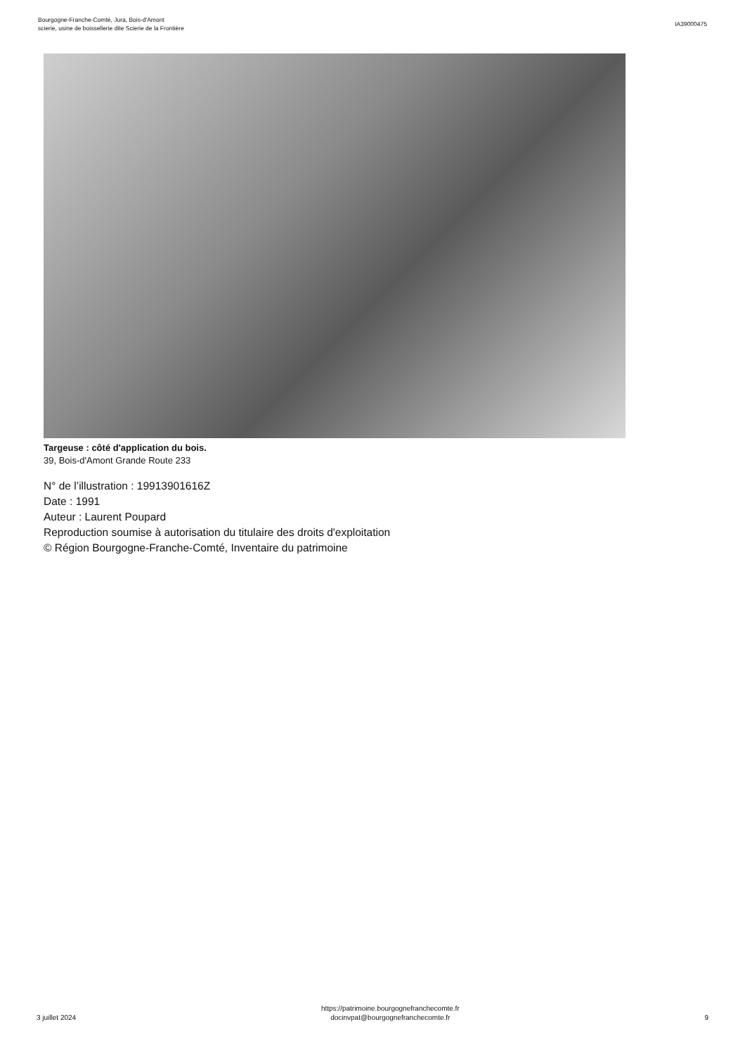Bourgogne-Franche-Comté, Jura, Bois-d'Amont
scierie, usine de boissellerie dite Scierie de la Frontière
IA39000475
Targeuse : côté d'application du bois.
39, Bois-d'Amont Grande Route 233
N° de l’illustration : 19913901616Z
Date : 1991
Auteur : Laurent Poupard
Reproduction soumise à autorisation du titulaire des droits d'exploitation
© Région Bourgogne-Franche-Comté, Inventaire du patrimoine
3 juillet 2024
https://patrimoine.bourgognefranchecomte.fr
docinvpat@bourgognefranchecomte.fr
9